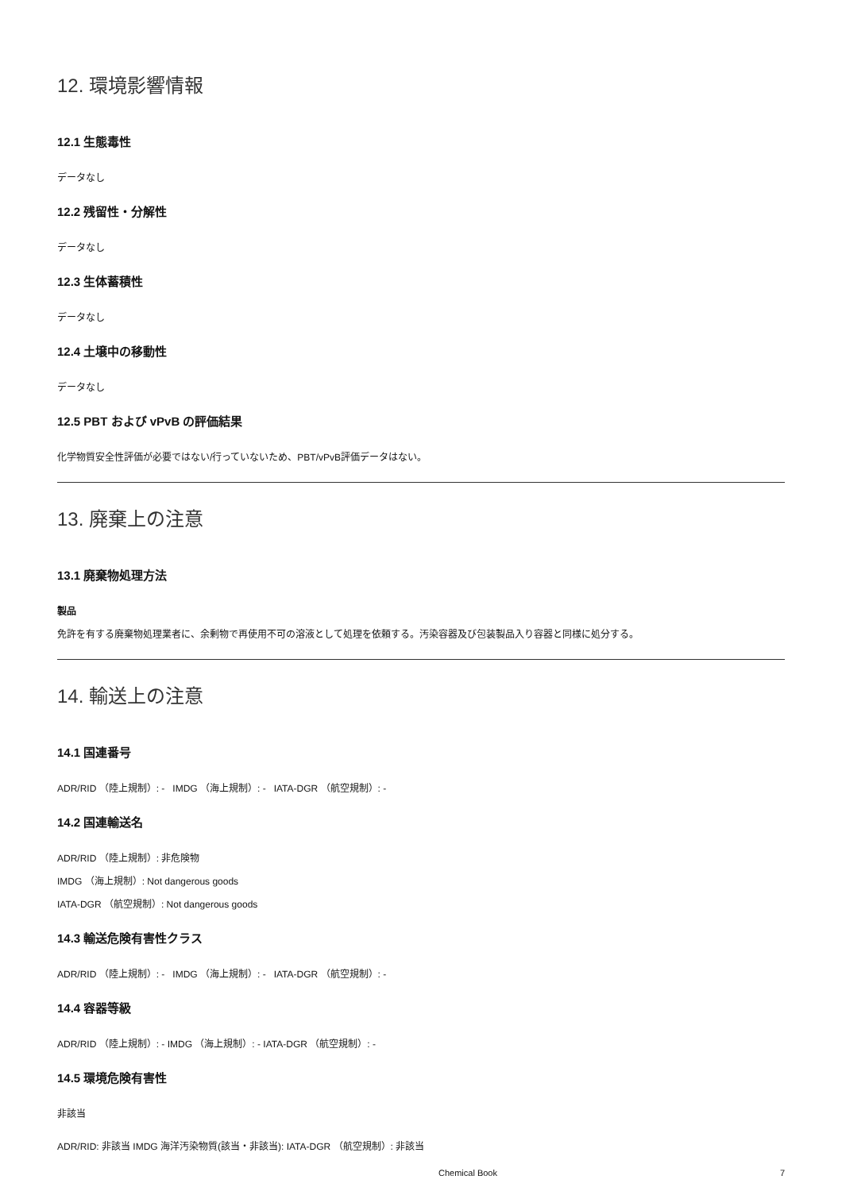12. 環境影響情報
12.1 生態毒性
データなし
12.2 残留性・分解性
データなし
12.3 生体蓄積性
データなし
12.4 土壌中の移動性
データなし
12.5 PBT および vPvB の評価結果
化学物質安全性評価が必要ではない/行っていないため、PBT/vPvB評価データはない。
13. 廃棄上の注意
13.1 廃棄物処理方法
製品
免許を有する廃棄物処理業者に、余剰物で再使用不可の溶液として処理を依頼する。汚染容器及び包装製品入り容器と同様に処分する。
14. 輸送上の注意
14.1 国連番号
ADR/RID （陸上規制）: - IMDG （海上規制）: - IATA-DGR （航空規制）: -
14.2 国連輸送名
ADR/RID （陸上規制）: 非危険物
IMDG （海上規制）: Not dangerous goods
IATA-DGR （航空規制）: Not dangerous goods
14.3 輸送危険有害性クラス
ADR/RID （陸上規制）: - IMDG （海上規制）: - IATA-DGR （航空規制）: -
14.4 容器等級
ADR/RID （陸上規制）: - IMDG （海上規制）: - IATA-DGR （航空規制）: -
14.5 環境危険有害性
非該当
ADR/RID: 非該当 IMDG 海洋汚染物質(該当・非該当): IATA-DGR （航空規制）: 非該当
Chemical Book 7